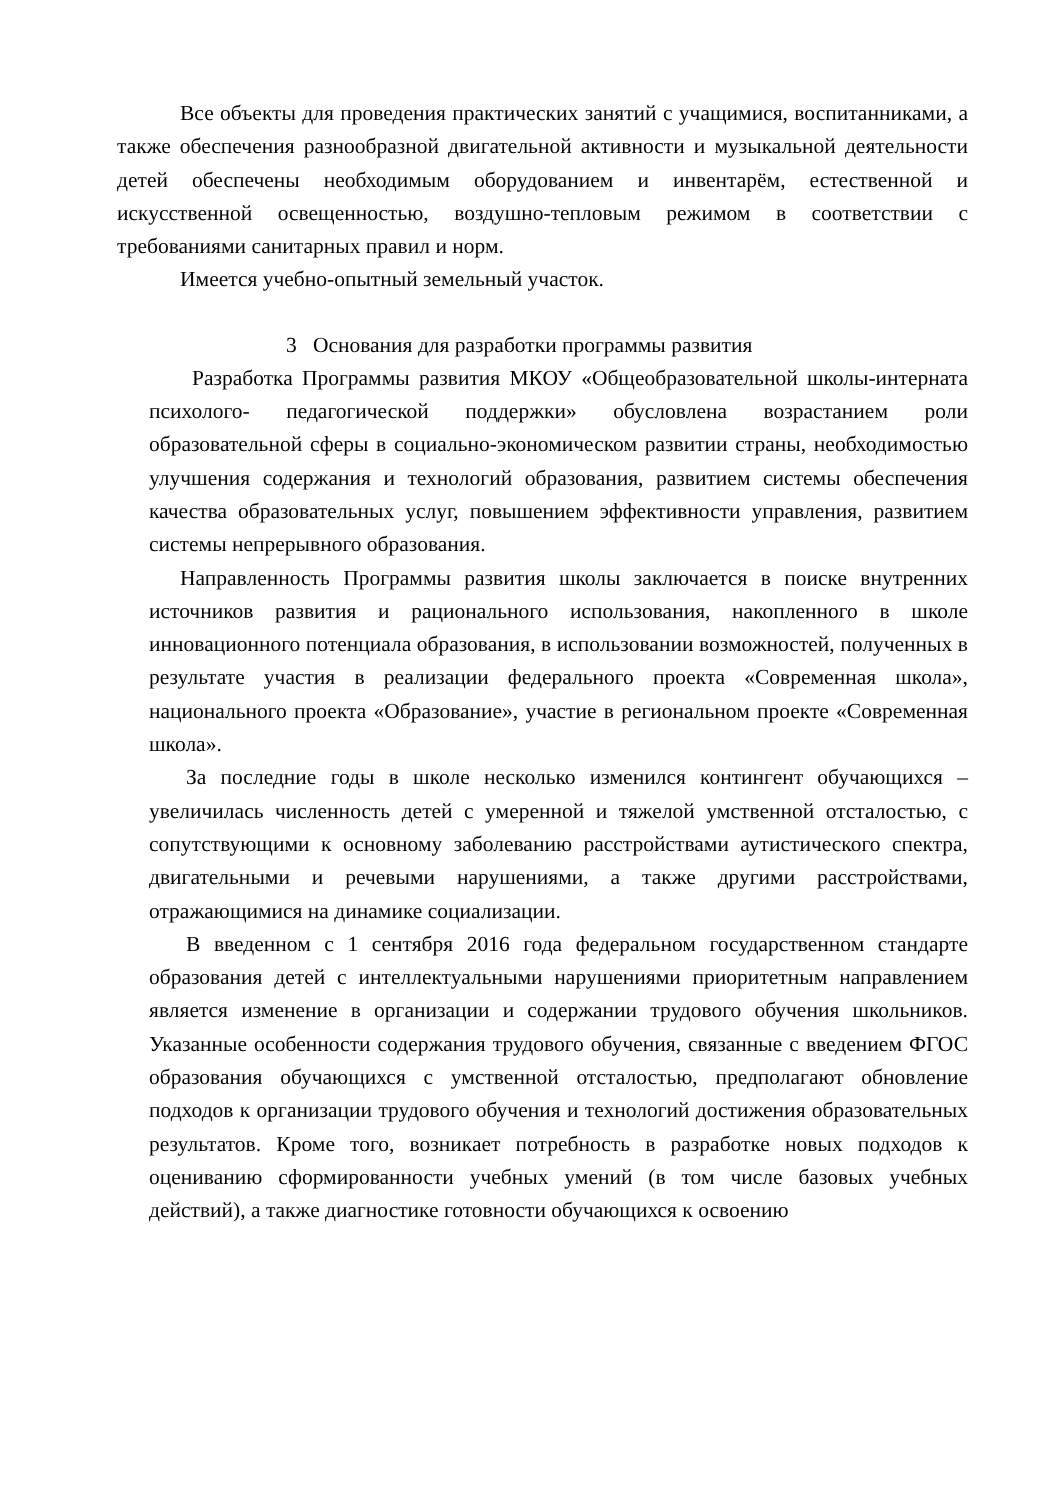Все объекты для проведения практических занятий с учащимися, воспитанниками, а также обеспечения разнообразной двигательной активности и музыкальной деятельности детей обеспечены необходимым оборудованием и инвентарём, естественной и искусственной освещенностью, воздушно-тепловым режимом в соответствии с требованиями санитарных правил и норм.
Имеется учебно-опытный земельный участок.
3 Основания для разработки программы развития
Разработка Программы развития МКОУ «Общеобразовательной школы-интерната психолого- педагогической поддержки» обусловлена возрастанием роли образовательной сферы в социально-экономическом развитии страны, необходимостью улучшения содержания и технологий образования, развитием системы обеспечения качества образовательных услуг, повышением эффективности управления, развитием системы непрерывного образования.
Направленность Программы развития школы заключается в поиске внутренних источников развития и рационального использования, накопленного в школе инновационного потенциала образования, в использовании возможностей, полученных в результате участия в реализации федерального проекта «Современная школа», национального проекта «Образование», участие в региональном проекте «Современная школа».
За последние годы в школе несколько изменился контингент обучающихся – увеличилась численность детей с умеренной и тяжелой умственной отсталостью, с сопутствующими к основному заболеванию расстройствами аутистического спектра, двигательными и речевыми нарушениями, а также другими расстройствами, отражающимися на динамике социализации.
В введенном с 1 сентября 2016 года федеральном государственном стандарте образования детей с интеллектуальными нарушениями приоритетным направлением является изменение в организации и содержании трудового обучения школьников. Указанные особенности содержания трудового обучения, связанные с введением ФГОС образования обучающихся с умственной отсталостью, предполагают обновление подходов к организации трудового обучения и технологий достижения образовательных результатов. Кроме того, возникает потребность в разработке новых подходов к оцениванию сформированности учебных умений (в том числе базовых учебных действий), а также диагностике готовности обучающихся к освоению